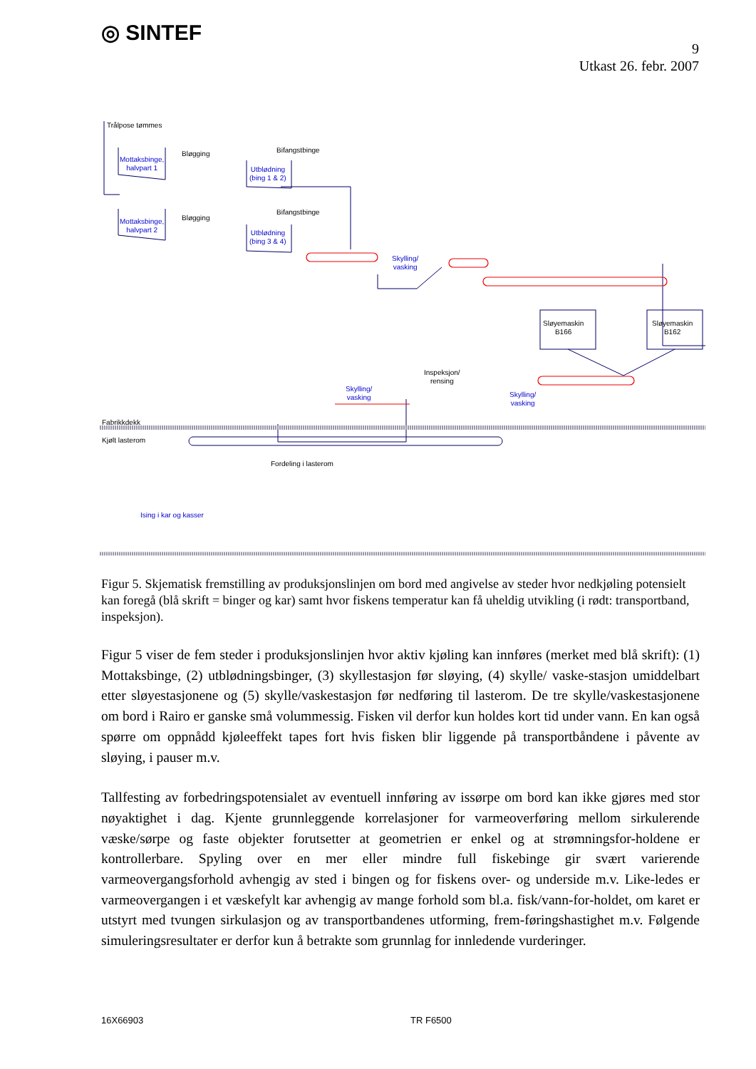◎ SINTEF
9
Utkast 26. febr. 2007
Trålpose tømmes
Mottaksbinge,
halvpart 1
Bløgging Bifangstbinge
Utblødning
(bing 1 & 2)
Mottaksbinge,
halvpart 2
Bløgging
Bifangstbinge
Utblødning
(bing 3 & 4)
Skylling/
vasking
Sløyemaskin
B166
Sløyemaskin
B162
Inspeksjon/
rensing
Skylling/
vasking
Skylling/
vasking
Fabrikkdekk
Kjølt lasterom
Fordeling i lasterom
Ising i kar og kasser
Figur 5. Skjematisk fremstilling av produksjonslinjen om bord med angivelse av steder hvor nedkjøling potensielt kan foregå (blå skrift = binger og kar) samt hvor fiskens temperatur kan få uheldig utvikling (i rødt: transportband, inspeksjon).
Figur 5 viser de fem steder i produksjonslinjen hvor aktiv kjøling kan innføres (merket med blå skrift): (1) Mottaksbinge, (2) utblødningsbinger, (3) skyllestasjon før sløying, (4) skylle/ vaske-stasjon umiddelbart etter sløyestasjonene og (5) skylle/vaskestasjon før nedføring til lasterom. De tre skylle/vaskestasjonene om bord i Rairo er ganske små volummessig. Fisken vil derfor kun holdes kort tid under vann. En kan også spørre om oppnådd kjøleeffekt tapes fort hvis fisken blir liggende på transportbåndene i påvente av sløying, i pauser m.v.
Tallfesting av forbedringspotensialet av eventuell innføring av issørpe om bord kan ikke gjøres med stor nøyaktighet i dag. Kjente grunnleggende korrelasjoner for varmeoverføring mellom sirkulerende væske/sørpe og faste objekter forutsetter at geometrien er enkel og at strømningsfor-holdene er kontrollerbare. Spyling over en mer eller mindre full fiskebinge gir svært varierende varmeovergangsforhold avhengig av sted i bingen og for fiskens over- og underside m.v. Like-ledes er varmeovergangen i et væskefylt kar avhengig av mange forhold som bl.a. fisk/vann-for-holdet, om karet er utstyrt med tvungen sirkulasjon og av transportbandenes utforming, frem-føringshastighet m.v. Følgende simuleringsresultater er derfor kun å betrakte som grunnlag for innledende vurderinger.
16X66903 TR F6500